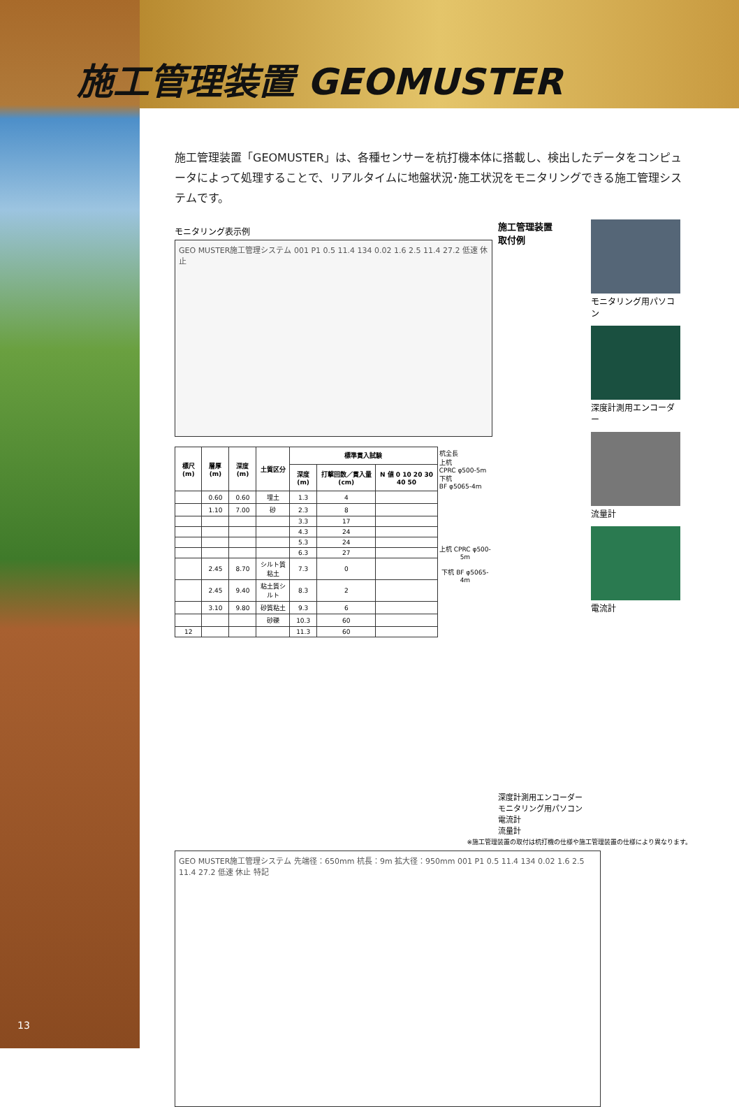施工管理装置 GEOMUSTER
施工管理装置「GEOMUSTER」は、各種センサーを杭打機本体に搭載し、検出したデータをコンピュータによって処理することで、リアルタイムに地盤状況･施工状況をモニタリングできる施工管理システムです。
モニタリング表示例
GEO MUSTER施工管理システム 001 P1 0.5 11.4 134 0.02 1.6 2.5 11.4 27.2 低速 休止
| 標尺 (m) | 層厚 (m) | 深度 (m) | 土質区分 | 標準貫入試験 | | | 杭全長 上杭 CPRC φ500-5m 下杭 BF φ5065-4m |
| | | | | 深度 (m) | 打撃回数／貫入量 (cm) | N 値 0 10 20 30 40 50 | |
| | 0.60 | 0.60 | 埋土 | 1.3 | 4 | | 上杭 CPRC φ500-5m 下杭 BF φ5065-4m |
| | 1.10 | 7.00 | 砂 | 2.3 | 8 | | |
| | | | | 3.3 | 17 | | |
| | | | | 4.3 | 24 | | |
| | | | | 5.3 | 24 | | |
| | | | | 6.3 | 27 | | |
| | 2.45 | 8.70 | シルト質粘土 | 7.3 | 0 | | |
| | 2.45 | 9.40 | 粘土質シルト | 8.3 | 2 | | |
| | 3.10 | 9.80 | 砂質粘土 | 9.3 | 6 | | |
| | | | 砂礫 | 10.3 | 60 | | |
| 12 | | | | 11.3 | 60 | | |
施工管理装置
取付例
深度計測用エンコーダー
モニタリング用パソコン
電流計
流量計
モニタリング用パソコン
深度計測用エンコーダー
流量計
電流計
※施工管理装置の取付は杭打機の仕様や施工管理装置の仕様により異なります。
GEO MUSTER施工管理システム 先端径：650mm 杭長：9m 拡大径：950mm 001 P1 0.5 11.4 134 0.02 1.6 2.5 11.4 27.2 低速 休止 特記
13